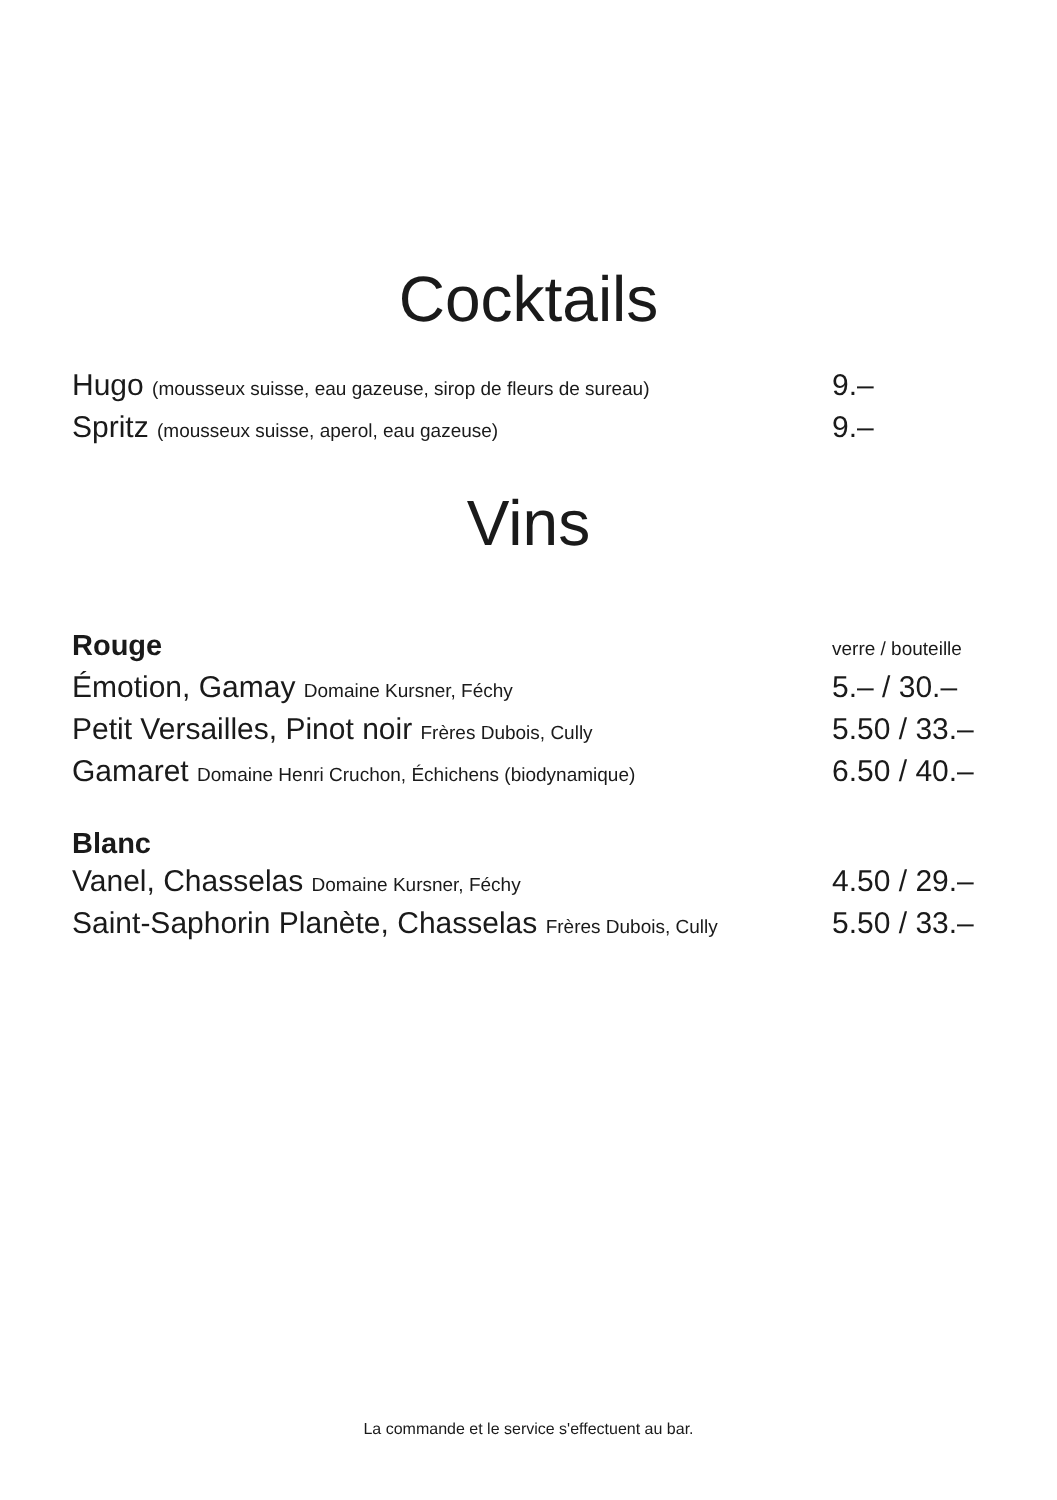Cocktails
Hugo (mousseux suisse, eau gazeuse, sirop de fleurs de sureau)
9.–
Spritz (mousseux suisse, aperol, eau gazeuse)
9.–
Vins
Rouge
verre / bouteille
Émotion, Gamay Domaine Kursner, Féchy
5.– / 30.–
Petit Versailles, Pinot noir Frères Dubois, Cully
5.50 / 33.–
Gamaret Domaine Henri Cruchon, Échichens (biodynamique)
6.50 / 40.–
Blanc
Vanel, Chasselas Domaine Kursner, Féchy
4.50 / 29.–
Saint-Saphorin Planète, Chasselas Frères Dubois, Cully
5.50 / 33.–
La commande et le service s'effectuent au bar.